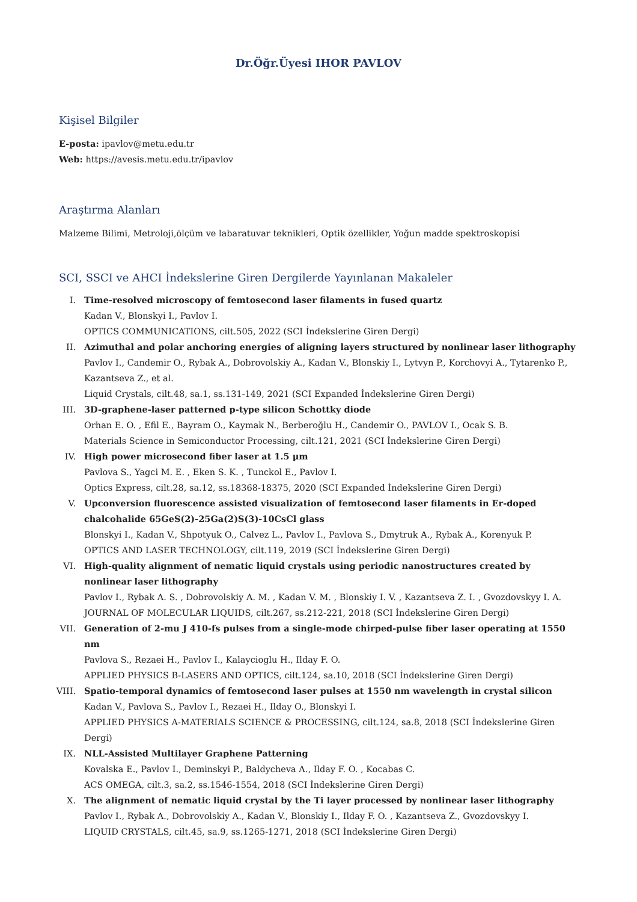Dr.Öğr.Üyesi IHOR PAVLOV
Kişisel Bilgiler
E-posta: ipavlov@metu.edu.tr
Web: https://avesis.metu.edu.tr/ipavlov
Araştırma Alanları
Malzeme Bilimi, Metroloji,ölçüm ve labaratuvar teknikleri, Optik özellikler, Yoğun madde spektroskopisi
SCI, SSCI ve AHCI İndekslerine Giren Dergilerde Yayınlanan Makaleler
I. Time-resolved microscopy of femtosecond laser filaments in fused quartz
Kadan V., Blonskyi I., Pavlov I.
OPTICS COMMUNICATIONS, cilt.505, 2022 (SCI İndekslerine Giren Dergi)
II. Azimuthal and polar anchoring energies of aligning layers structured by nonlinear laser lithography
Pavlov I., Candemir O., Rybak A., Dobrovolskiy A., Kadan V., Blonskiy I., Lytvyn P., Korchovyi A., Tytarenko P., Kazantseva Z., et al.
Liquid Crystals, cilt.48, sa.1, ss.131-149, 2021 (SCI Expanded İndekslerine Giren Dergi)
III. 3D-graphene-laser patterned p-type silicon Schottky diode
Orhan E. O. , Efil E., Bayram O., Kaymak N., Berberoğlu H., Candemir O., PAVLOV I., Ocak S. B.
Materials Science in Semiconductor Processing, cilt.121, 2021 (SCI İndekslerine Giren Dergi)
IV. High power microsecond fiber laser at 1.5 µm
Pavlova S., Yagci M. E. , Eken S. K. , Tunckol E., Pavlov I.
Optics Express, cilt.28, sa.12, ss.18368-18375, 2020 (SCI Expanded İndekslerine Giren Dergi)
V. Upconversion fluorescence assisted visualization of femtosecond laser filaments in Er-doped chalcohalide 65GeS(2)-25Ga(2)S(3)-10CsCl glass
Blonskyi I., Kadan V., Shpotyuk O., Calvez L., Pavlov I., Pavlova S., Dmytruk A., Rybak A., Korenyuk P.
OPTICS AND LASER TECHNOLOGY, cilt.119, 2019 (SCI İndekslerine Giren Dergi)
VI. High-quality alignment of nematic liquid crystals using periodic nanostructures created by nonlinear laser lithography
Pavlov I., Rybak A. S. , Dobrovolskiy A. M. , Kadan V. M. , Blonskiy I. V. , Kazantseva Z. I. , Gvozdovskyy I. A.
JOURNAL OF MOLECULAR LIQUIDS, cilt.267, ss.212-221, 2018 (SCI İndekslerine Giren Dergi)
VII. Generation of 2-mu J 410-fs pulses from a single-mode chirped-pulse fiber laser operating at 1550 nm
Pavlova S., Rezaei H., Pavlov I., Kalaycioglu H., Ilday F. O.
APPLIED PHYSICS B-LASERS AND OPTICS, cilt.124, sa.10, 2018 (SCI İndekslerine Giren Dergi)
VIII.
Spatio-temporal dynamics of femtosecond laser pulses at 1550 nm wavelength in crystal silicon
Kadan V., Pavlova S., Pavlov I., Rezaei H., Ilday O., Blonskyi I.
APPLIED PHYSICS A-MATERIALS SCIENCE & PROCESSING, cilt.124, sa.8, 2018 (SCI İndekslerine Giren Dergi)
IX. NLL-Assisted Multilayer Graphene Patterning
Kovalska E., Pavlov I., Deminskyi P., Baldycheva A., Ilday F. O. , Kocabas C.
ACS OMEGA, cilt.3, sa.2, ss.1546-1554, 2018 (SCI İndekslerine Giren Dergi)
X. The alignment of nematic liquid crystal by the Ti layer processed by nonlinear laser lithography
Pavlov I., Rybak A., Dobrovolskiy A., Kadan V., Blonskiy I., Ilday F. O. , Kazantseva Z., Gvozdovskyy I.
LIQUID CRYSTALS, cilt.45, sa.9, ss.1265-1271, 2018 (SCI İndekslerine Giren Dergi)